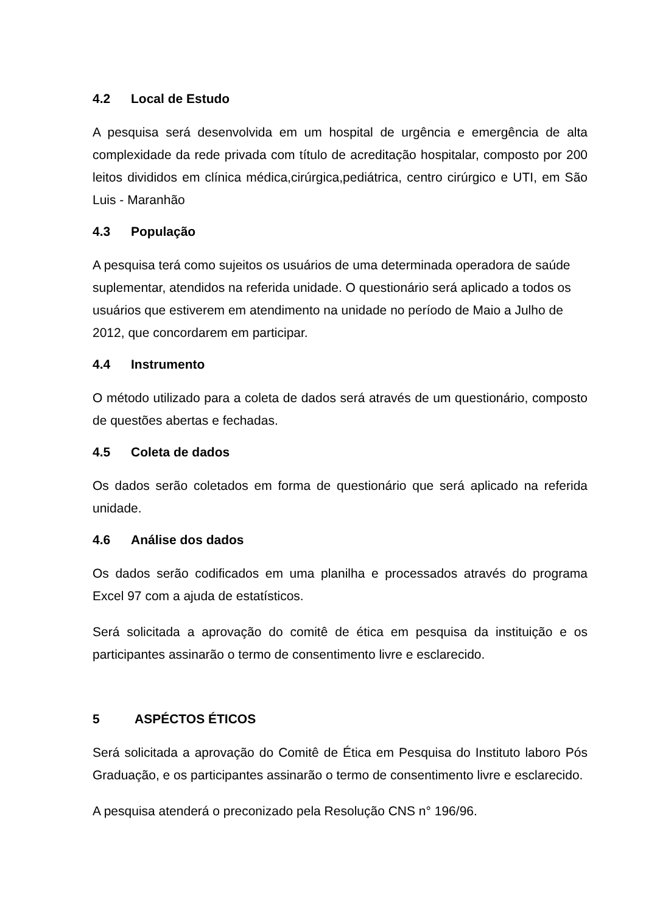4.2 Local de Estudo
A pesquisa será desenvolvida em um hospital de urgência e emergência de alta complexidade da rede privada com título de acreditação hospitalar, composto por 200 leitos divididos em clínica médica,cirúrgica,pediátrica, centro cirúrgico e UTI, em São Luis - Maranhão
4.3 População
A pesquisa terá como sujeitos os usuários de uma determinada operadora de saúde suplementar, atendidos na referida unidade. O questionário será aplicado a todos os usuários que estiverem em atendimento na unidade no período de Maio a Julho de 2012, que concordarem em participar.
4.4 Instrumento
O método utilizado para a coleta de dados será através de um questionário, composto de questões abertas e fechadas.
4.5 Coleta de dados
Os dados serão coletados em forma de questionário que será aplicado na referida unidade.
4.6 Análise dos dados
Os dados serão codificados em uma planilha e processados através do programa Excel 97 com a ajuda de estatísticos.
Será solicitada a aprovação do comitê de ética em pesquisa da instituição e os participantes assinarão o termo de consentimento livre e esclarecido.
5 ASPÉCTOS ÉTICOS
Será solicitada a aprovação do Comitê de Ética em Pesquisa do Instituto laboro Pós Graduação, e os participantes assinarão o termo de consentimento livre e esclarecido.
A pesquisa atenderá o preconizado pela Resolução CNS n° 196/96.